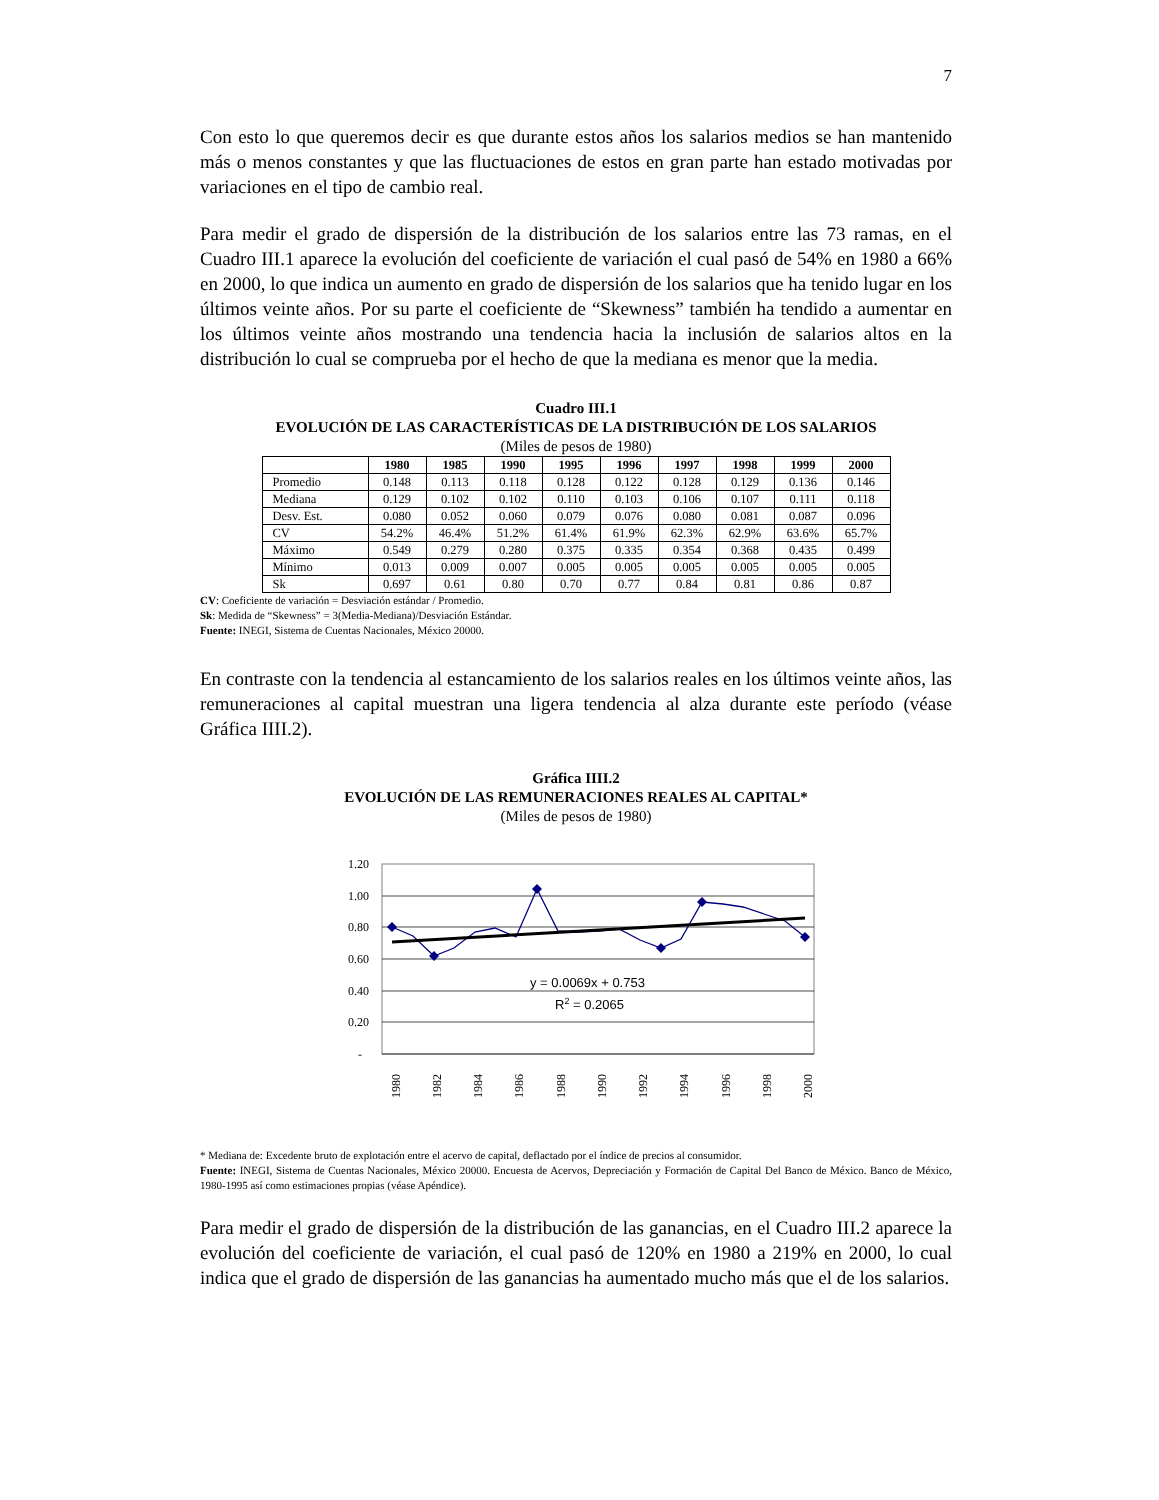7
Con esto lo que queremos decir es que durante estos años los salarios medios se han mantenido más o menos constantes y que las fluctuaciones de estos en gran parte han estado motivadas por variaciones en el tipo de cambio real.
Para medir el grado de dispersión de la distribución de los salarios entre las 73 ramas, en el Cuadro III.1 aparece la evolución del coeficiente de variación el cual pasó de 54% en 1980 a 66% en 2000, lo que indica un aumento en grado de dispersión de los salarios que ha tenido lugar en los últimos veinte años. Por su parte el coeficiente de “Skewness” también ha tendido a aumentar en los últimos veinte años mostrando una tendencia hacia la inclusión de salarios altos en la distribución lo cual se comprueba por el hecho de que la mediana es menor que la media.
Cuadro III.1
EVOLUCIÓN DE LAS CARACTERÍSTICAS DE LA DISTRIBUCIÓN DE LOS SALARIOS
(Miles de pesos de 1980)
| | 1980 | 1985 | 1990 | 1995 | 1996 | 1997 | 1998 | 1999 | 2000 |
| --- | --- | --- | --- | --- | --- | --- | --- | --- | --- |
| Promedio | 0.148 | 0.113 | 0.118 | 0.128 | 0.122 | 0.128 | 0.129 | 0.136 | 0.146 |
| Mediana | 0.129 | 0.102 | 0.102 | 0.110 | 0.103 | 0.106 | 0.107 | 0.111 | 0.118 |
| Desv. Est. | 0.080 | 0.052 | 0.060 | 0.079 | 0.076 | 0.080 | 0.081 | 0.087 | 0.096 |
| CV | 54.2% | 46.4% | 51.2% | 61.4% | 61.9% | 62.3% | 62.9% | 63.6% | 65.7% |
| Máximo | 0.549 | 0.279 | 0.280 | 0.375 | 0.335 | 0.354 | 0.368 | 0.435 | 0.499 |
| Mínimo | 0.013 | 0.009 | 0.007 | 0.005 | 0.005 | 0.005 | 0.005 | 0.005 | 0.005 |
| Sk | 0.697 | 0.61 | 0.80 | 0.70 | 0.77 | 0.84 | 0.81 | 0.86 | 0.87 |
CV: Coeficiente de variación = Desviación estándar / Promedio.
Sk: Medida de “Skewness” = 3(Media-Mediana)/Desviación Estándar.
Fuente: INEGI, Sistema de Cuentas Nacionales, México 20000.
En contraste con la tendencia al estancamiento de los salarios reales en los últimos veinte años, las remuneraciones al capital muestran una ligera tendencia al alza durante este período (véase Gráfica IIII.2).
Gráfica IIII.2
EVOLUCIÓN DE LAS REMUNERACIONES REALES AL CAPITAL*
(Miles de pesos de 1980)
1.20
1.00
0.80
0.60
0.40
0.20
-
y = 0.0069x + 0.753
R2 = 0.2065
1980
1982
1984
1986
1988
1990
1992
1994
1996
1998
2000
* Mediana de: Excedente bruto de explotación entre el acervo de capital, deflactado por el índice de precios al consumidor.
Fuente: INEGI, Sistema de Cuentas Nacionales, México 20000. Encuesta de Acervos, Depreciación y Formación de Capital Del Banco de México. Banco de México, 1980-1995 así como estimaciones propias (véase Apéndice).
Para medir el grado de dispersión de la distribución de las ganancias, en el Cuadro III.2 aparece la evolución del coeficiente de variación, el cual pasó de 120% en 1980 a 219% en 2000, lo cual indica que el grado de dispersión de las ganancias ha aumentado mucho más que el de los salarios.